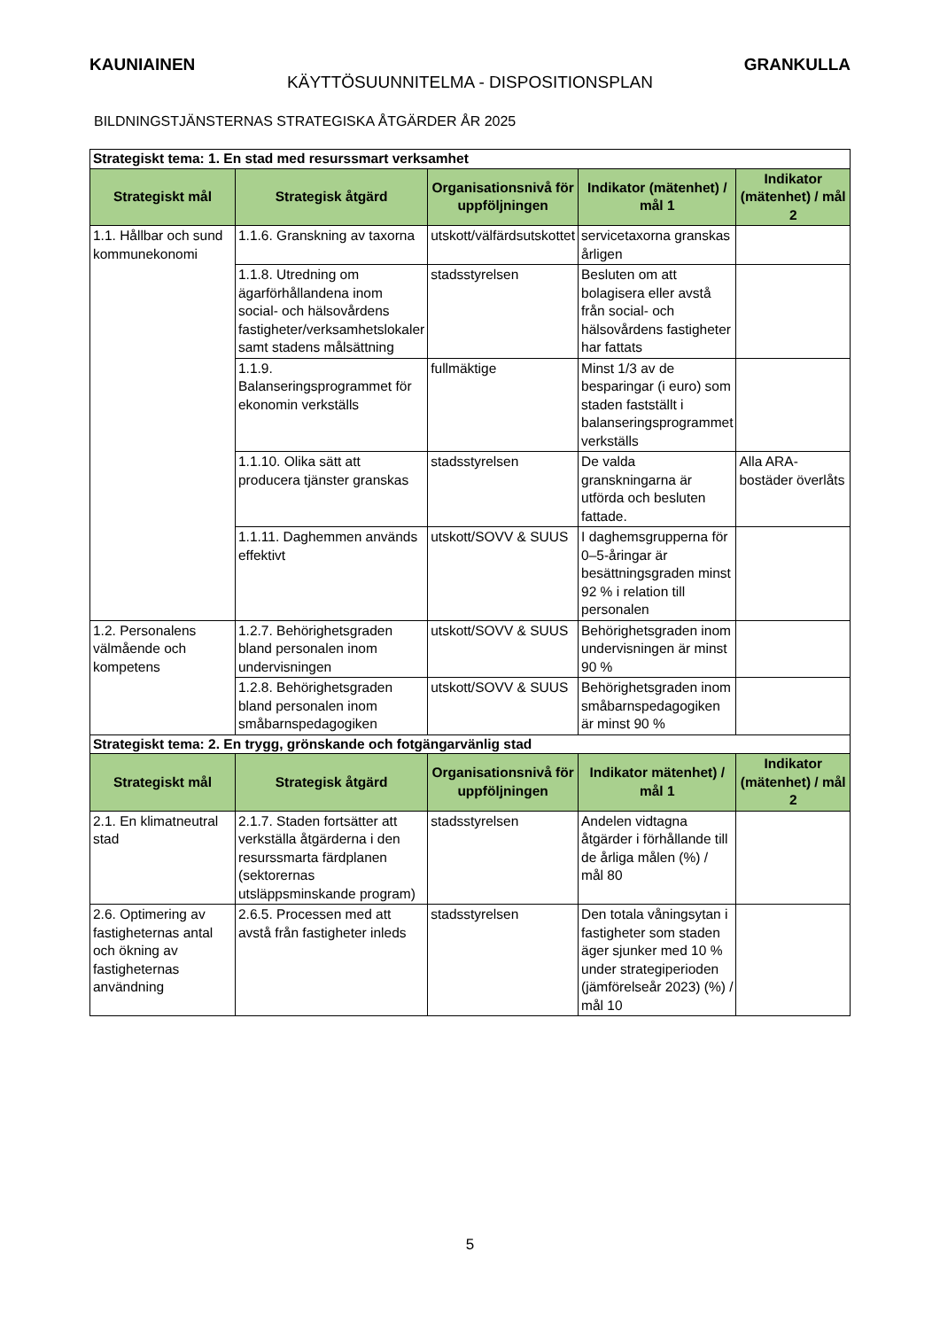KAUNIAINEN GRANKULLA
KÄYTTÖSUUNNITELMA - DISPOSITIONSPLAN
BILDNINGSTJÄNSTERNAS STRATEGISKA ÅTGÄRDER ÅR 2025
| Strategiskt tema: 1. En stad med resurssmart verksamhet | | | | |
| Strategiskt mål | Strategisk åtgärd | Organisationsnivå för uppföljningen | Indikator (mätenhet) / mål 1 | Indikator (mätenhet) / mål 2 |
| 1.1. Hållbar och sund kommunekonomi | 1.1.6. Granskning av taxorna | utskott/välfärdsutskottet | servicetaxorna granskas årligen | |
| | 1.1.8. Utredning om ägarförhållandena inom social- och hälsovårdens fastigheter/verksamhetslokaler samt stadens målsättning | stadsstyrelsen | Besluten om att bolagisera eller avstå från social- och hälsovårdens fastigheter har fattats | |
| | 1.1.9. Balanseringsprogrammet för ekonomin verkställs | fullmäktige | Minst 1/3 av de besparingar (i euro) som staden fastställt i balanseringsprogrammet verkställs | |
| | 1.1.10. Olika sätt att producera tjänster granskas | stadsstyrelsen | De valda granskningarna är utförda och besluten fattade. | Alla ARA-bostäder överlåts |
| | 1.1.11. Daghemmen används effektivt | utskott/SOVV & SUUS | I daghemsgrupperna för 0–5-åringar är besättningsgraden minst 92 % i relation till personalen | |
| 1.2. Personalens välmående och kompetens | 1.2.7. Behörighetsgraden bland personalen inom undervisningen | utskott/SOVV & SUUS | Behörighetsgraden inom undervisningen är minst 90 % | |
| | 1.2.8. Behörighetsgraden bland personalen inom småbarnspedagogiken | utskott/SOVV & SUUS | Behörighetsgraden inom småbarnspedagogiken är minst 90 % | |
| Strategiskt tema: 2. En trygg, grönskande och fotgängarvänlig stad | | | | |
| Strategiskt mål | Strategisk åtgärd | Organisationsnivå för uppföljningen | Indikator mätenhet) / mål 1 | Indikator (mätenhet) / mål 2 |
| 2.1. En klimatneutral stad | 2.1.7. Staden fortsätter att verkställa åtgärderna i den resurssmarta färdplanen (sektorernas utsläppsminskande program) | stadsstyrelsen | Andelen vidtagna åtgärder i förhållande till de årliga målen (%) / mål 80 | |
| 2.6. Optimering av fastigheternas antal och ökning av fastigheternas användning | 2.6.5. Processen med att avstå från fastigheter inleds | stadsstyrelsen | Den totala våningsytan i fastigheter som staden äger sjunker med 10 % under strategiperioden (jämförelseår 2023) (%) / mål 10 | |
5